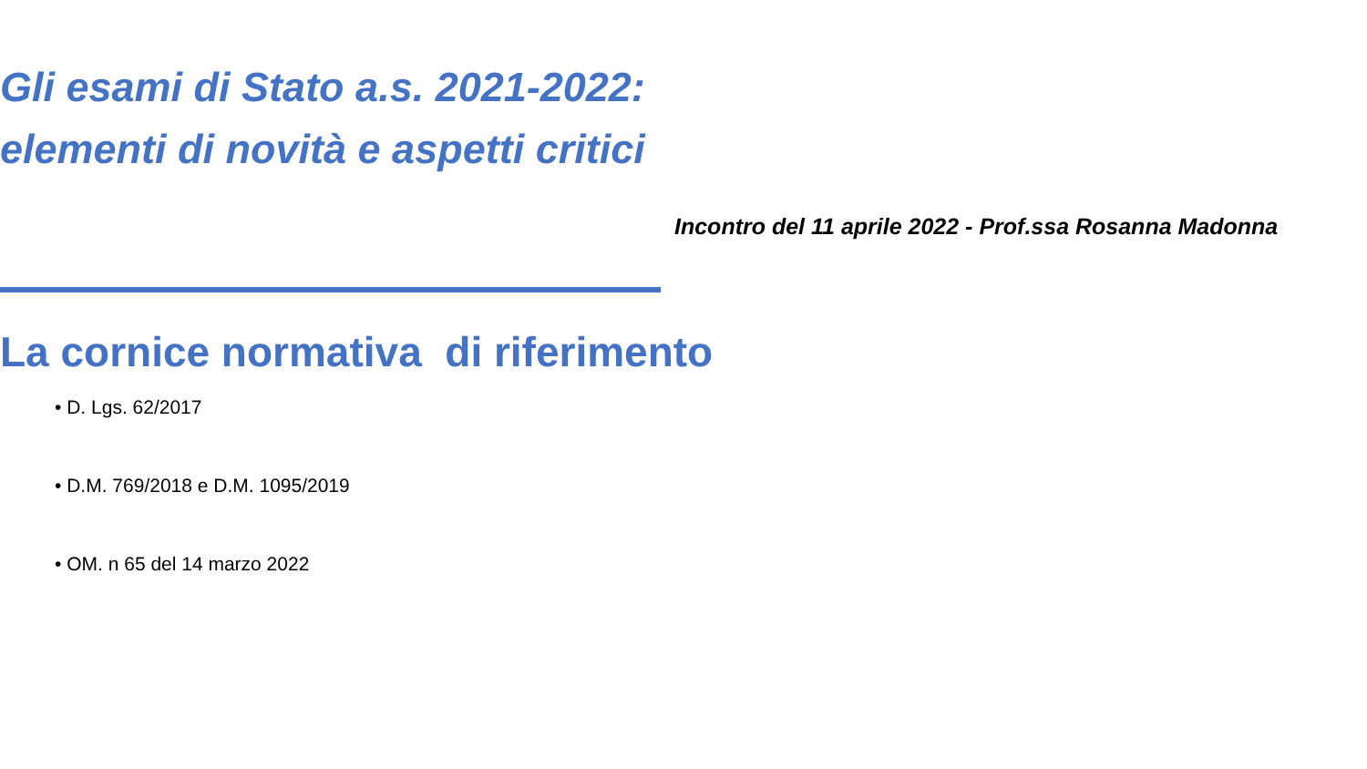Gli esami di Stato a.s. 2021-2022: elementi di novità e aspetti critici
Incontro del 11 aprile 2022 - Prof.ssa Rosanna Madonna
La cornice normativa di riferimento
• D. Lgs. 62/2017
• D.M. 769/2018 e D.M. 1095/2019
• OM. n 65 del 14 marzo 2022